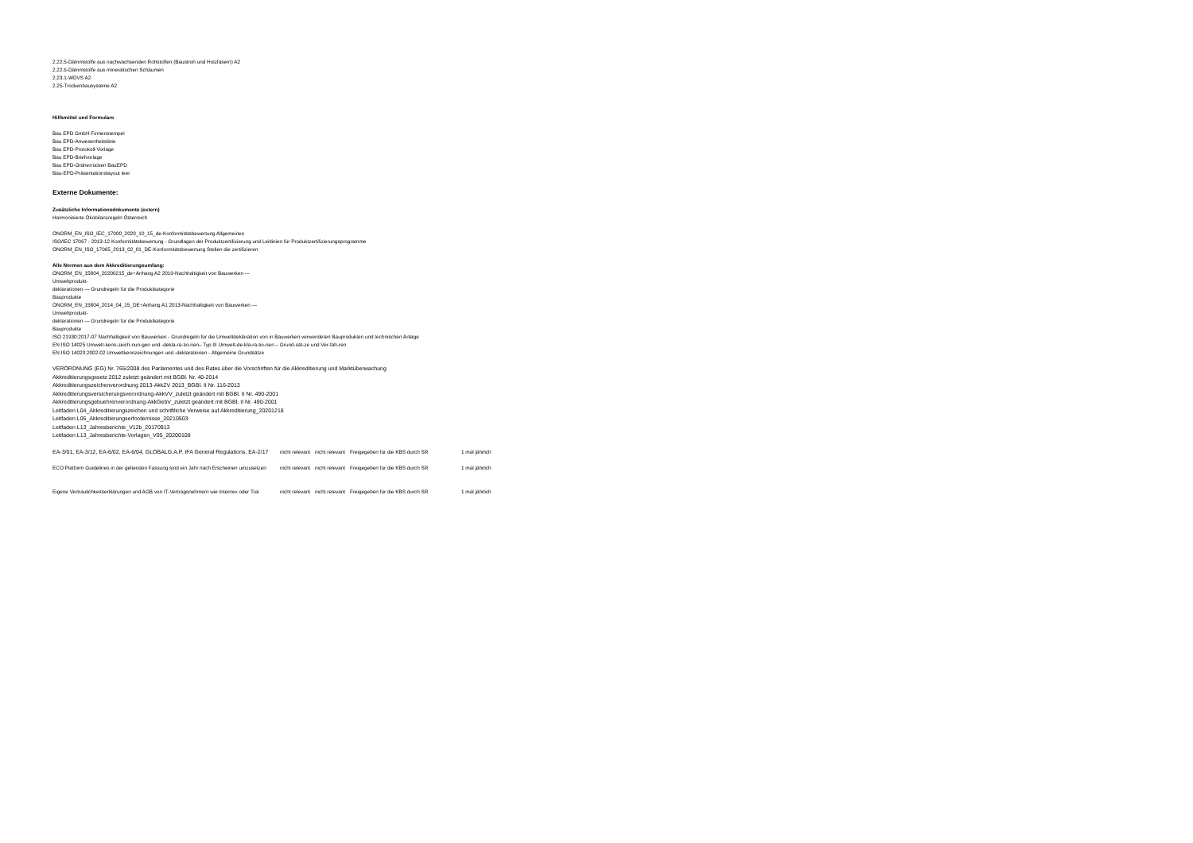2.22.5-Dämmstoffe aus nachwachsenden Rohstoffen (Baustroh und Holzfasern) A2
2.22.6-Dämmstoffe aus mineralischen Schäumen
2.23.1-WDVS A2
2.25-Trockenbausysteme A2
Hilfsmittel und Formulare
Bau EPD GmbH Firmenstempel
Bau EPD-Anwesenheitsliste
Bau EPD-Protokoll-Vorlage
Bau EPD-Briefvorlage
Bau EPD-Ordnerrücken BauEPD
Bau-EPD-Präsentationslayout leer
Externe Dokumente:
Zusätzliche Informationsdokumente (extern)
Harmonisierte Ökobilanzregeln Österreich
ÖNORM_EN_ISO_IEC_17000_2020_10_15_de-Konformitätsbewertung Allgemeines
ISO/IEC 17067 - 2013-12 Konformitätsbewertung - Grundlagen der Produktzertifizierung und Leitlinien für Produktzertifizierungsprogramme
ÖNORM_EN_ISO_17065_2013_02_01_DE-Konformitätsbewertung Stellen die zertifizieren
Alle Normen aus dem Akkreditierungsumfang:
ÖNORM_EN_15804_20200215_de+Anhang A2 2019-Nachhaltigkeit von Bauwerken —
Umweltprodukt-
deklarationen — Grundregeln für die Produktkategorie
Bauprodukte
ÖNORM_EN_15804_2014_04_15_DE+Anhang A1 2013-Nachhaltigkeit von Bauwerken —
Umweltprodukt-
deklarationen — Grundregeln für die Produktkategorie
Bauprodukte
ISO 21930:2017-07 Nachhaltigkeit von Bauwerken - Grundregeln für die Umweltdeklaration von in Bauwerken verwendeten Bauprodukten und technischen Anlage
EN ISO 14025 Umwelt-kenn-zeich-nun-gen und -dekla-ra-tio-nen– Typ III Umwelt-de-kla-ra-tio-nen – Grund-sät-ze und Ver-fah-ren
EN ISO 14020:2002-02 Umweltkennzeichnungen und -deklarationen - Allgemeine Grundsätze
VERORDNUNG (EG) Nr. 765/2008 des Parlamentes und des Rates über die Vorschriften für die Akkreditierung und Marktüberwachung
Akkreditierungsgesetz 2012 zuletzt geändert mit BGBl. Nr. 40-2014
Akkreditierungszeichenverordnung 2013-AkkZV 2013_BGBl. II Nr. 116-2013
Akkreditierungsversicherungsverordnung-AkkVV_zuletzt geändert mit BGBl. II Nr. 490-2001
Akkreditierungsgebuehrenverordnung-AkkGebV_zuletzt geändert mit BGBl. II Nr. 490-2001
Leitfaden L04_Akkreditierungszeichen und schriftliche Verweise auf Akkreditierung_20201218
Leitfaden L05_Akkreditierungserfordernisse_20210503
Leitfaden L13_Jahresberichte_V12b_20170913
Leitfaden L13_Jahresberichte-Vorlagen_V05_20200108
| EA-3/01, EA-3/12, EA-6/02, EA-6/04, GLOBALG.A.P. IFA General Regulations, EA-2/17 | nicht relevant | nicht relevant | Freigegeben für die KBS durch SR | 1 mal jährlich |
| ECO Platform Guidelines in der geltenden Fassung sind ein Jahr nach Erscheinen umzusetzen | nicht relevant | nicht relevant | Freigegeben für die KBS durch SR | 1 mal jährlich |
| Eigene Vertraulichkeitserklärungen und AGB von IT-Vertragsnehmern wie Internex oder Trai | nicht relevant | nicht relevant | Freigegeben für die KBS durch SR | 1 mal jährlich |